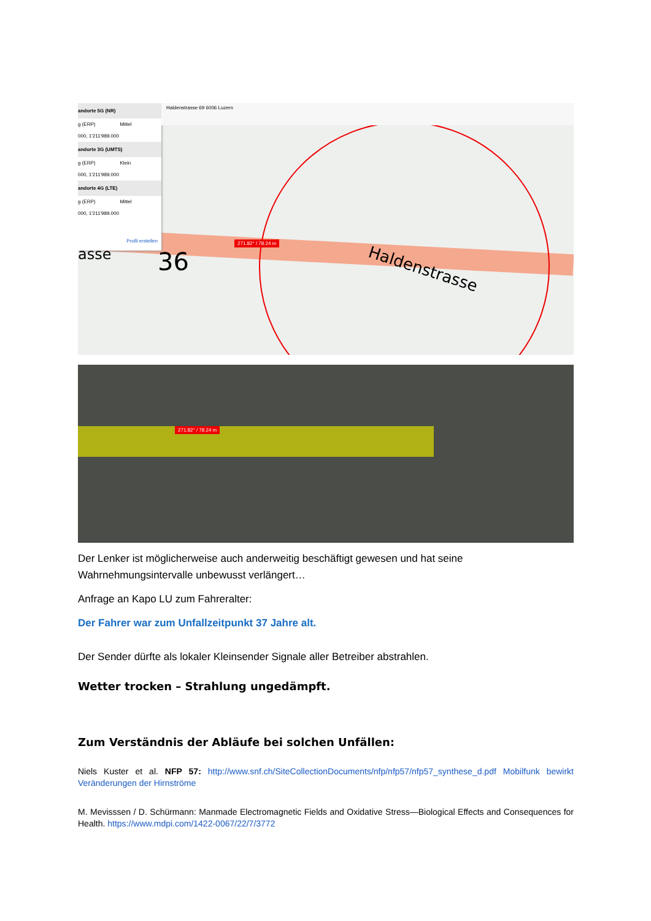271.82° / 78.24 m
andorte 5G (NR)
g (ERP) Mittel
000, 1'211'989.000
andorte 3G (UMTS)
g (ERP) Klein
000, 1'211'989.000
andorte 4G (LTE)
g (ERP) Mittel
000, 1'211'989.000
Profil erstellen
Haldenstrasse 69 6006 Luzern
36
asse
Haldenstrasse
271.82° / 78.24 m
Der Lenker ist möglicherweise auch anderweitig beschäftigt gewesen und hat seine Wahrnehmungsintervalle unbewusst verlängert…
Anfrage an Kapo LU zum Fahreralter:
Der Fahrer war zum Unfallzeitpunkt 37 Jahre alt.
Der Sender dürfte als lokaler Kleinsender Signale aller Betreiber abstrahlen.
Wetter trocken – Strahlung ungedämpft.
Zum Verständnis der Abläufe bei solchen Unfällen:
Niels Kuster et al. NFP 57: http://www.snf.ch/SiteCollectionDocuments/nfp/nfp57/nfp57_synthese_d.pdf Mobilfunk bewirkt Veränderungen der Hirnströme
M. Mevisssen / D. Schürmann: Manmade Electromagnetic Fields and Oxidative Stress—Biological Effects and Consequences for Health. https://www.mdpi.com/1422-0067/22/7/3772